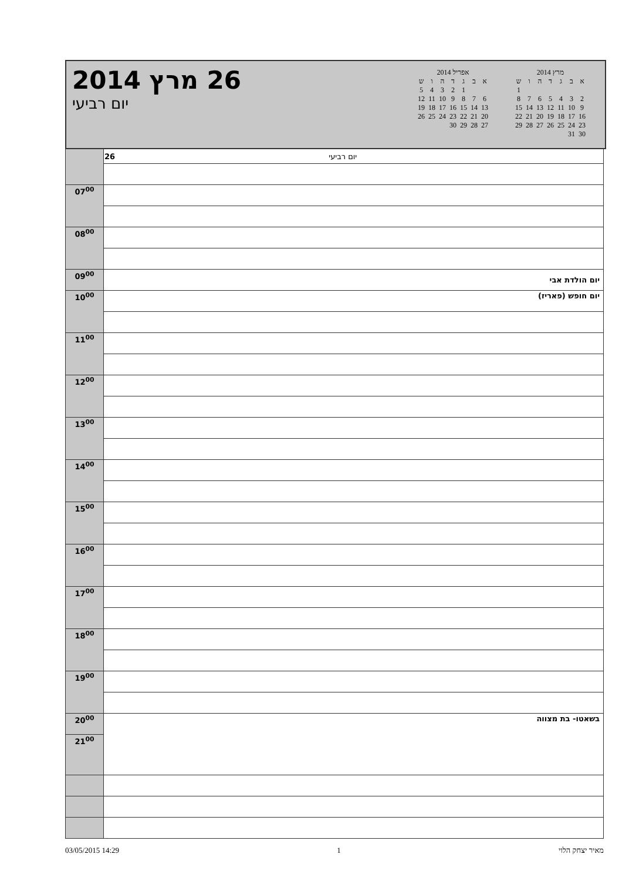26 מרץ 2014
יום רביעי
אפריל 2014
| א | ב | ג | ד | ה | ו | ש |
| | | 1 | 2 | 3 | 4 | 5 |
| 6 | 7 | 8 | 9 | 10 | 11 | 12 |
| 13 | 14 | 15 | 16 | 17 | 18 | 19 |
| 20 | 21 | 22 | 23 | 24 | 25 | 26 |
| 27 | 28 | 29 | 30 | | | |
מרץ 2014
| א | ב | ג | ד | ה | ו | ש |
| | | | | | | 1 |
| 2 | 3 | 4 | 5 | 6 | 7 | 8 |
| 9 | 10 | 11 | 12 | 13 | 14 | 15 |
| 16 | 17 | 18 | 19 | 20 | 21 | 22 |
| 23 | 24 | 25 | 26 | 27 | 28 | 29 |
| 30 | 31 | | | | | |
| | 26 יום רביעי |
| 07<sup>00</sup> | |
| 08<sup>00</sup> | |
| 09<sup>00</sup> | יום הולדת אבי |
| | יום חופש (פאריז) |
| 10<sup>00</sup> | |
| 11<sup>00</sup> | |
| 12<sup>00</sup> | |
| 13<sup>00</sup> | |
| 14<sup>00</sup> | |
| 15<sup>00</sup> | |
| 16<sup>00</sup> | |
| 17<sup>00</sup> | |
| 18<sup>00</sup> | |
| 19<sup>00</sup> | |
| 20<sup>00</sup> | בשאטו- בת מצווה |
| 21<sup>00</sup> | |
03/05/2015 14:29 1 מאיר יצחק הלוי